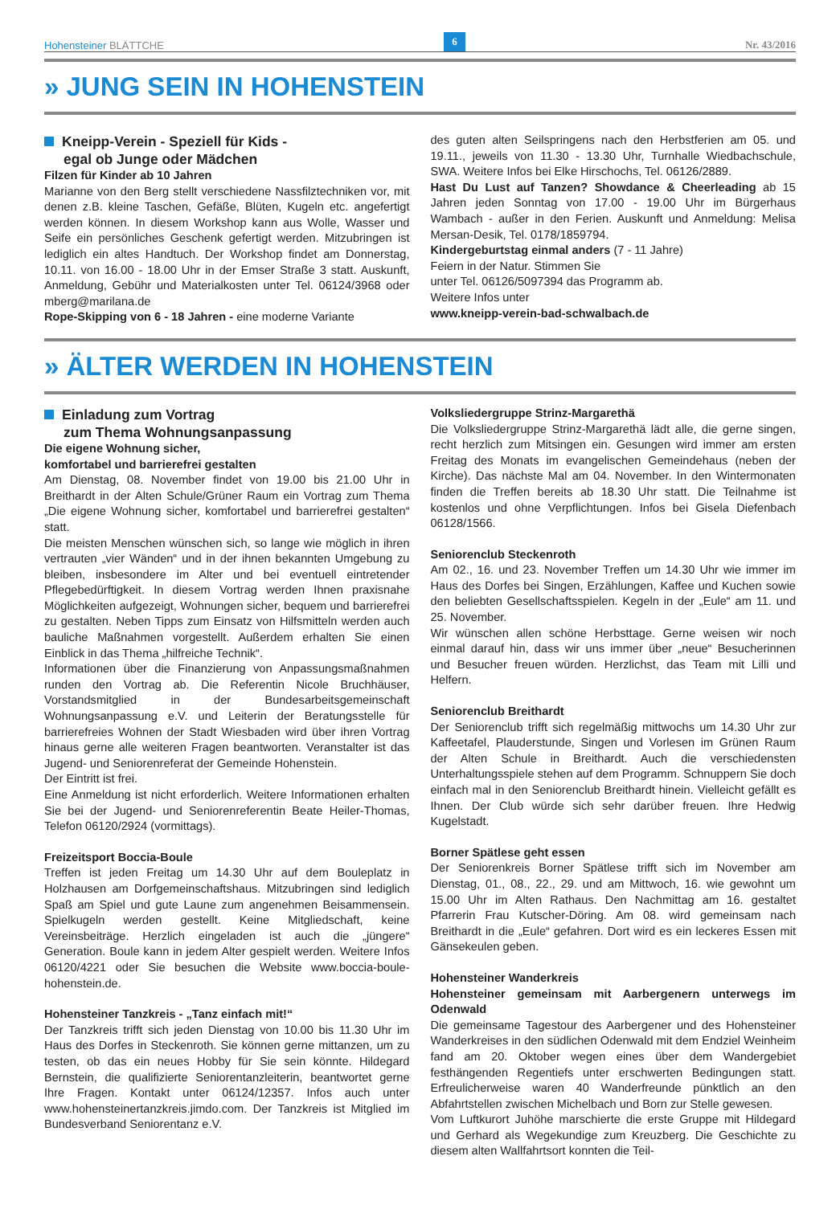Hohensteiner BLÄTTCHE
6
Nr. 43/2016
» JUNG SEIN IN HOHENSTEIN
Kneipp-Verein - Speziell für Kids -
egal ob Junge oder Mädchen
Filzen für Kinder ab 10 Jahren
Marianne von den Berg stellt verschiedene Nassfilztechniken vor, mit denen z.B. kleine Taschen, Gefäße, Blüten, Kugeln etc. angefertigt werden können. In diesem Workshop kann aus Wolle, Wasser und Seife ein persönliches Geschenk gefertigt werden. Mitzubringen ist lediglich ein altes Handtuch. Der Workshop findet am Donnerstag, 10.11. von 16.00 - 18.00 Uhr in der Emser Straße 3 statt. Auskunft, Anmeldung, Gebühr und Materialkosten unter Tel. 06124/3968 oder mberg@marilana.de
Rope-Skipping von 6 - 18 Jahren - eine moderne Variante
des guten alten Seilspringens nach den Herbstferien am 05. und 19.11., jeweils von 11.30 - 13.30 Uhr, Turnhalle Wiedbachschule, SWA. Weitere Infos bei Elke Hirschochs, Tel. 06126/2889.
Hast Du Lust auf Tanzen? Showdance & Cheerleading ab 15 Jahren jeden Sonntag von 17.00 - 19.00 Uhr im Bürgerhaus Wambach - außer in den Ferien. Auskunft und Anmeldung: Melisa Mersan-Desik, Tel. 0178/1859794.
Kindergeburtstag einmal anders (7 - 11 Jahre)
Feiern in der Natur. Stimmen Sie
unter Tel. 06126/5097394 das Programm ab.
Weitere Infos unter
www.kneipp-verein-bad-schwalbach.de
» ÄLTER WERDEN IN HOHENSTEIN
Einladung zum Vortrag
zum Thema Wohnungsanpassung
Die eigene Wohnung sicher,
komfortabel und barrierefrei gestalten
Am Dienstag, 08. November findet von 19.00 bis 21.00 Uhr in Breithardt in der Alten Schule/Grüner Raum ein Vortrag zum Thema „Die eigene Wohnung sicher, komfortabel und barrierefrei gestalten“ statt.
Die meisten Menschen wünschen sich, so lange wie möglich in ihren vertrauten „vier Wänden“ und in der ihnen bekannten Umgebung zu bleiben, insbesondere im Alter und bei eventuell eintretender Pflegebedürftigkeit. In diesem Vortrag werden Ihnen praxisnahe Möglichkeiten aufgezeigt, Wohnungen sicher, bequem und barrierefrei zu gestalten. Neben Tipps zum Einsatz von Hilfsmitteln werden auch bauliche Maßnahmen vorgestellt. Außerdem erhalten Sie einen Einblick in das Thema „hilfreiche Technik“.
Informationen über die Finanzierung von Anpassungsmaßnahmen runden den Vortrag ab. Die Referentin Nicole Bruchhäuser, Vorstandsmitglied in der Bundesarbeitsgemeinschaft Wohnungsanpassung e.V. und Leiterin der Beratungsstelle für barrierefreies Wohnen der Stadt Wiesbaden wird über ihren Vortrag hinaus gerne alle weiteren Fragen beantworten. Veranstalter ist das Jugend- und Seniorenreferat der Gemeinde Hohenstein.
Der Eintritt ist frei.
Eine Anmeldung ist nicht erforderlich. Weitere Informationen erhalten Sie bei der Jugend- und Seniorenreferentin Beate Heiler-Thomas, Telefon 06120/2924 (vormittags).
Freizeitsport Boccia-Boule
Treffen ist jeden Freitag um 14.30 Uhr auf dem Bouleplatz in Holzhausen am Dorfgemeinschaftshaus. Mitzubringen sind lediglich Spaß am Spiel und gute Laune zum angenehmen Beisammensein. Spielkugeln werden gestellt. Keine Mitgliedschaft, keine Vereinsbeiträge. Herzlich eingeladen ist auch die „jüngere“ Generation. Boule kann in jedem Alter gespielt werden. Weitere Infos 06120/4221 oder Sie besuchen die Website www.boccia-boule-hohenstein.de.
Hohensteiner Tanzkreis - „Tanz einfach mit!“
Der Tanzkreis trifft sich jeden Dienstag von 10.00 bis 11.30 Uhr im Haus des Dorfes in Steckenroth. Sie können gerne mittanzen, um zu testen, ob das ein neues Hobby für Sie sein könnte. Hildegard Bernstein, die qualifizierte Seniorentanzleiterin, beantwortet gerne Ihre Fragen. Kontakt unter 06124/12357. Infos auch unter www.hohensteinertanzkreis.jimdo.com. Der Tanzkreis ist Mitglied im Bundesverband Seniorentanz e.V.
Volksliedergruppe Strinz-Margarethä
Die Volksliedergruppe Strinz-Margarethä lädt alle, die gerne singen, recht herzlich zum Mitsingen ein. Gesungen wird immer am ersten Freitag des Monats im evangelischen Gemeindehaus (neben der Kirche). Das nächste Mal am 04. November. In den Wintermonaten finden die Treffen bereits ab 18.30 Uhr statt. Die Teilnahme ist kostenlos und ohne Verpflichtungen. Infos bei Gisela Diefenbach 06128/1566.
Seniorenclub Steckenroth
Am 02., 16. und 23. November Treffen um 14.30 Uhr wie immer im Haus des Dorfes bei Singen, Erzählungen, Kaffee und Kuchen sowie den beliebten Gesellschaftsspielen. Kegeln in der „Eule“ am 11. und 25. November.
Wir wünschen allen schöne Herbsttage. Gerne weisen wir noch einmal darauf hin, dass wir uns immer über „neue“ Besucherinnen und Besucher freuen würden. Herzlichst, das Team mit Lilli und Helfern.
Seniorenclub Breithardt
Der Seniorenclub trifft sich regelmäßig mittwochs um 14.30 Uhr zur Kaffeetafel, Plauderstunde, Singen und Vorlesen im Grünen Raum der Alten Schule in Breithardt. Auch die verschiedensten Unterhaltungsspiele stehen auf dem Programm. Schnuppern Sie doch einfach mal in den Seniorenclub Breithardt hinein. Vielleicht gefällt es Ihnen. Der Club würde sich sehr darüber freuen. Ihre Hedwig Kugelstadt.
Borner Spätlese geht essen
Der Seniorenkreis Borner Spätlese trifft sich im November am Dienstag, 01., 08., 22., 29. und am Mittwoch, 16. wie gewohnt um 15.00 Uhr im Alten Rathaus. Den Nachmittag am 16. gestaltet Pfarrerin Frau Kutscher-Döring. Am 08. wird gemeinsam nach Breithardt in die „Eule“ gefahren. Dort wird es ein leckeres Essen mit Gänsekeulen geben.
Hohensteiner Wanderkreis
Hohensteiner gemeinsam mit Aarbergenern unterwegs im Odenwald
Die gemeinsame Tagestour des Aarbergener und des Hohensteiner Wanderkreises in den südlichen Odenwald mit dem Endziel Weinheim fand am 20. Oktober wegen eines über dem Wandergebiet festhängenden Regentiefs unter erschwerten Bedingungen statt. Erfreulicherweise waren 40 Wanderfreunde pünktlich an den Abfahrtstellen zwischen Michelbach und Born zur Stelle gewesen.
Vom Luftkurort Juhöhe marschierte die erste Gruppe mit Hildegard und Gerhard als Wegekundige zum Kreuzberg. Die Geschichte zu diesem alten Wallfahrtsort konnten die Teil-